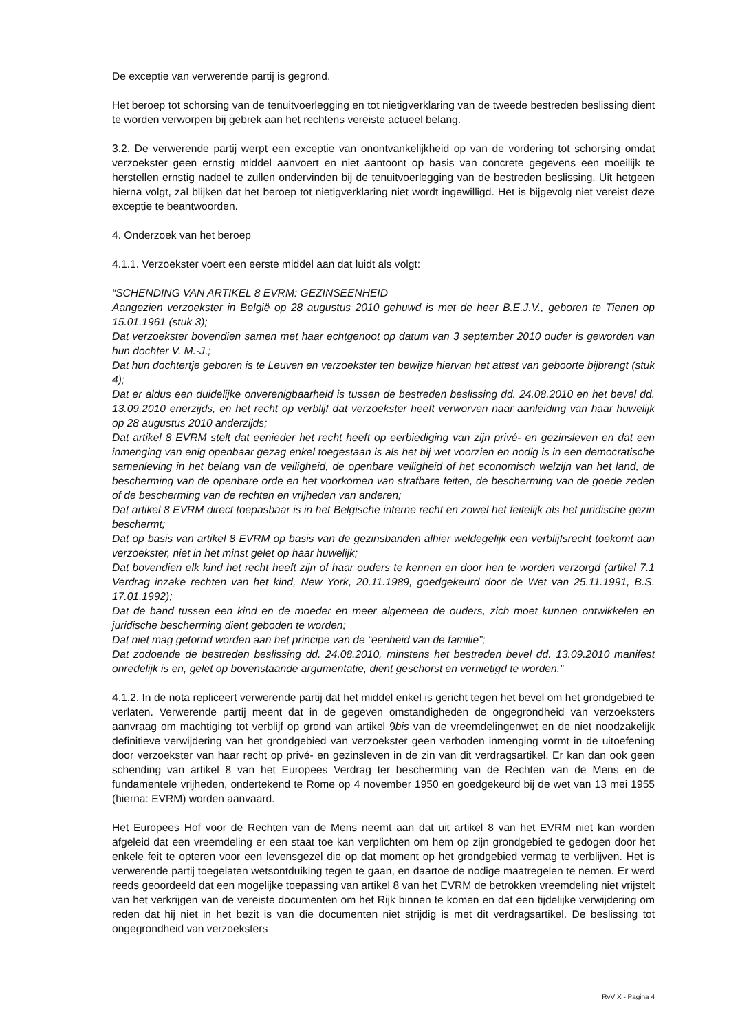De exceptie van verwerende partij is gegrond.
Het beroep tot schorsing van de tenuitvoerlegging en tot nietigverklaring van de tweede bestreden beslissing dient te worden verworpen bij gebrek aan het rechtens vereiste actueel belang.
3.2. De verwerende partij werpt een exceptie van onontvankelijkheid op van de vordering tot schorsing omdat verzoekster geen ernstig middel aanvoert en niet aantoont op basis van concrete gegevens een moeilijk te herstellen ernstig nadeel te zullen ondervinden bij de tenuitvoerlegging van de bestreden beslissing. Uit hetgeen hierna volgt, zal blijken dat het beroep tot nietigverklaring niet wordt ingewilligd. Het is bijgevolg niet vereist deze exceptie te beantwoorden.
4. Onderzoek van het beroep
4.1.1. Verzoekster voert een eerste middel aan dat luidt als volgt:
“SCHENDING VAN ARTIKEL 8 EVRM: GEZINSEENHEID
Aangezien verzoekster in België op 28 augustus 2010 gehuwd is met de heer B.E.J.V., geboren te Tienen op 15.01.1961 (stuk 3);
Dat verzoekster bovendien samen met haar echtgenoot op datum van 3 september 2010 ouder is geworden van hun dochter V. M.-J.;
Dat hun dochtertje geboren is te Leuven en verzoekster ten bewijze hiervan het attest van geboorte bijbrengt (stuk 4);
Dat er aldus een duidelijke onverenigbaarheid is tussen de bestreden beslissing dd. 24.08.2010 en het bevel dd. 13.09.2010 enerzijds, en het recht op verblijf dat verzoekster heeft verworven naar aanleiding van haar huwelijk op 28 augustus 2010 anderzijds;
Dat artikel 8 EVRM stelt dat eenieder het recht heeft op eerbiediging van zijn privé- en gezinsleven en dat een inmenging van enig openbaar gezag enkel toegestaan is als het bij wet voorzien en nodig is in een democratische samenleving in het belang van de veiligheid, de openbare veiligheid of het economisch welzijn van het land, de bescherming van de openbare orde en het voorkomen van strafbare feiten, de bescherming van de goede zeden of de bescherming van de rechten en vrijheden van anderen;
Dat artikel 8 EVRM direct toepasbaar is in het Belgische interne recht en zowel het feitelijk als het juridische gezin beschermt;
Dat op basis van artikel 8 EVRM op basis van de gezinsbanden alhier weldegelijk een verblijfsrecht toekomt aan verzoekster, niet in het minst gelet op haar huwelijk;
Dat bovendien elk kind het recht heeft zijn of haar ouders te kennen en door hen te worden verzorgd (artikel 7.1 Verdrag inzake rechten van het kind, New York, 20.11.1989, goedgekeurd door de Wet van 25.11.1991, B.S. 17.01.1992);
Dat de band tussen een kind en de moeder en meer algemeen de ouders, zich moet kunnen ontwikkelen en juridische bescherming dient geboden te worden;
Dat niet mag getornd worden aan het principe van de “eenheid van de familie”;
Dat zodoende de bestreden beslissing dd. 24.08.2010, minstens het bestreden bevel dd. 13.09.2010 manifest onredelijk is en, gelet op bovenstaande argumentatie, dient geschorst en vernietigd te worden.”
4.1.2. In de nota repliceert verwerende partij dat het middel enkel is gericht tegen het bevel om het grondgebied te verlaten. Verwerende partij meent dat in de gegeven omstandigheden de ongegrondheid van verzoeksters aanvraag om machtiging tot verblijf op grond van artikel 9bis van de vreemdelingenwet en de niet noodzakelijk definitieve verwijdering van het grondgebied van verzoekster geen verboden inmenging vormt in de uitoefening door verzoekster van haar recht op privé- en gezinsleven in de zin van dit verdragsartikel. Er kan dan ook geen schending van artikel 8 van het Europees Verdrag ter bescherming van de Rechten van de Mens en de fundamentele vrijheden, ondertekend te Rome op 4 november 1950 en goedgekeurd bij de wet van 13 mei 1955 (hierna: EVRM) worden aanvaard.
Het Europees Hof voor de Rechten van de Mens neemt aan dat uit artikel 8 van het EVRM niet kan worden afgeleid dat een vreemdeling er een staat toe kan verplichten om hem op zijn grondgebied te gedogen door het enkele feit te opteren voor een levensgezel die op dat moment op het grondgebied vermag te verblijven. Het is verwerende partij toegelaten wetsontduiking tegen te gaan, en daartoe de nodige maatregelen te nemen. Er werd reeds geoordeeld dat een mogelijke toepassing van artikel 8 van het EVRM de betrokken vreemdeling niet vrijstelt van het verkrijgen van de vereiste documenten om het Rijk binnen te komen en dat een tijdelijke verwijdering om reden dat hij niet in het bezit is van die documenten niet strijdig is met dit verdragsartikel. De beslissing tot ongegrondheid van verzoeksters
RvV X - Pagina 4